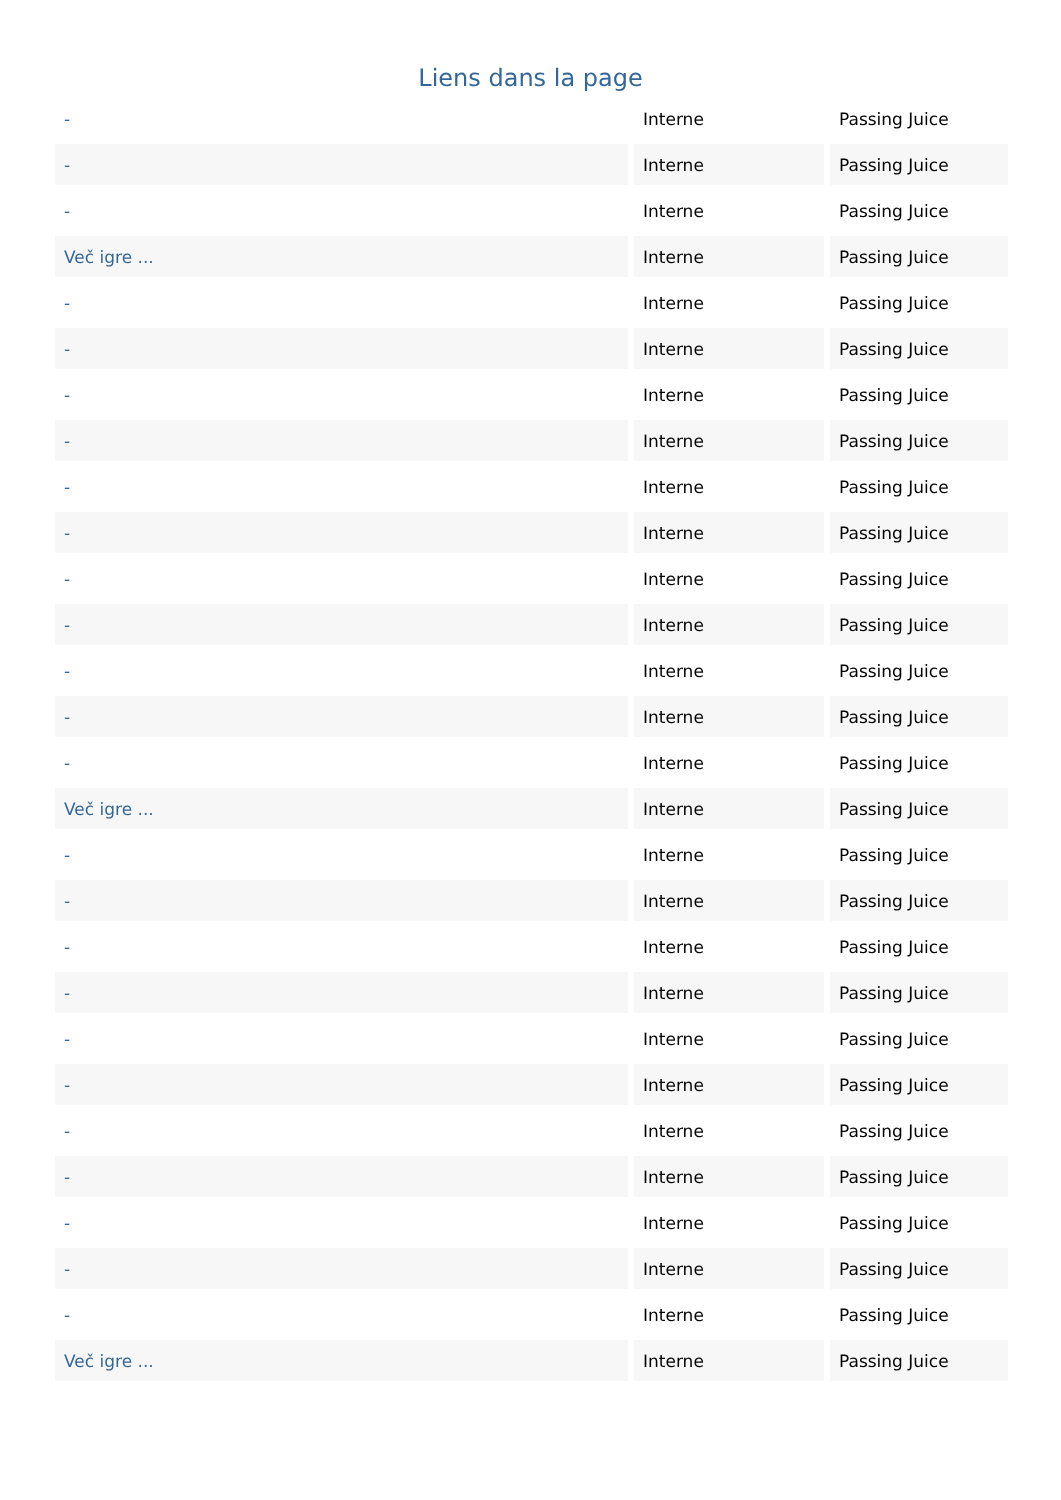Liens dans la page
| - | Interne | Passing Juice |
| - | Interne | Passing Juice |
| - | Interne | Passing Juice |
| Več igre ... | Interne | Passing Juice |
| - | Interne | Passing Juice |
| - | Interne | Passing Juice |
| - | Interne | Passing Juice |
| - | Interne | Passing Juice |
| - | Interne | Passing Juice |
| - | Interne | Passing Juice |
| - | Interne | Passing Juice |
| - | Interne | Passing Juice |
| - | Interne | Passing Juice |
| - | Interne | Passing Juice |
| - | Interne | Passing Juice |
| Več igre ... | Interne | Passing Juice |
| - | Interne | Passing Juice |
| - | Interne | Passing Juice |
| - | Interne | Passing Juice |
| - | Interne | Passing Juice |
| - | Interne | Passing Juice |
| - | Interne | Passing Juice |
| - | Interne | Passing Juice |
| - | Interne | Passing Juice |
| - | Interne | Passing Juice |
| - | Interne | Passing Juice |
| - | Interne | Passing Juice |
| Več igre ... | Interne | Passing Juice |